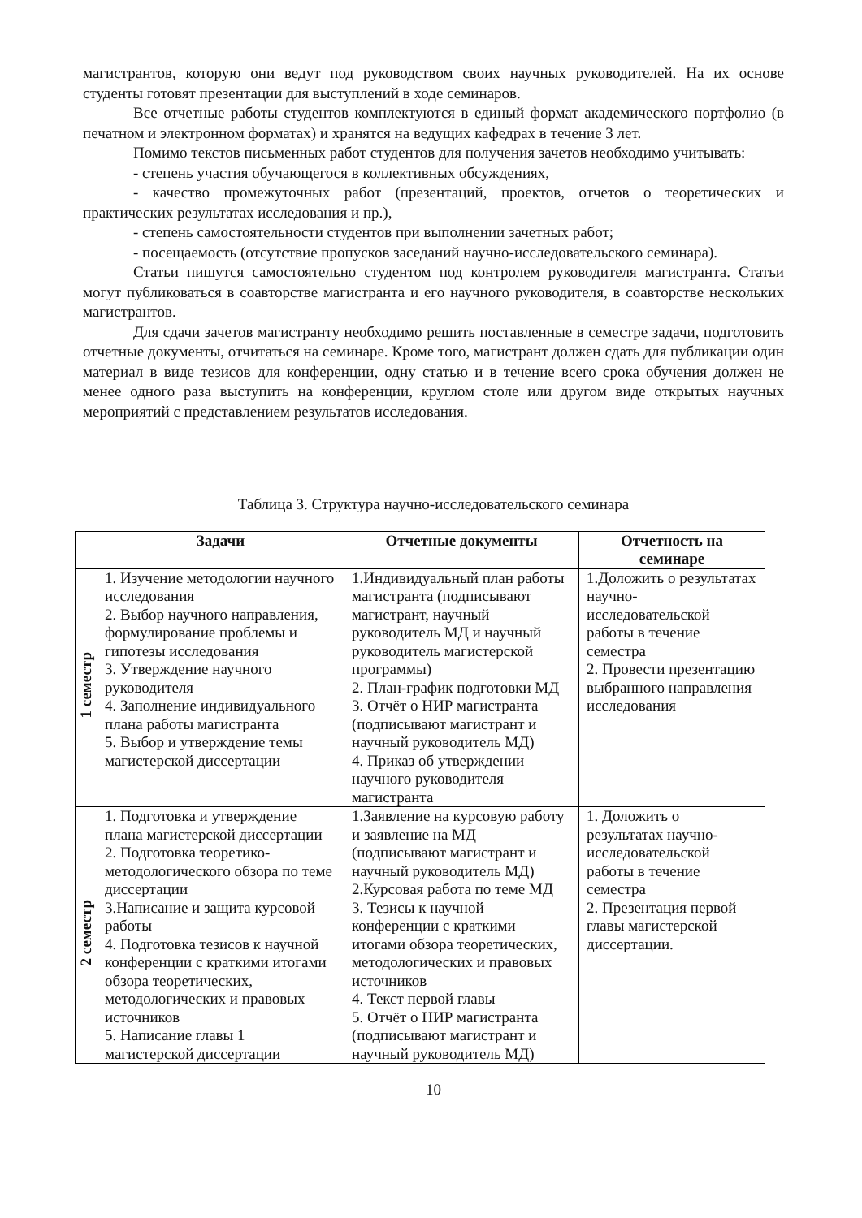магистрантов, которую они ведут под руководством своих научных руководителей. На их основе студенты готовят презентации для выступлений в ходе семинаров.
Все отчетные работы студентов комплектуются в единый формат академического портфолио (в печатном и электронном форматах) и хранятся на ведущих кафедрах в течение 3 лет.
Помимо текстов письменных работ студентов для получения зачетов необходимо учитывать:
- степень участия обучающегося в коллективных обсуждениях,
- качество промежуточных работ (презентаций, проектов, отчетов о теоретических и практических результатах исследования и пр.),
- степень самостоятельности студентов при выполнении зачетных работ;
- посещаемость (отсутствие пропусков заседаний научно-исследовательского семинара).
Статьи пишутся самостоятельно студентом под контролем руководителя магистранта. Статьи могут публиковаться в соавторстве магистранта и его научного руководителя, в соавторстве нескольких магистрантов.
Для сдачи зачетов магистранту необходимо решить поставленные в семестре задачи, подготовить отчетные документы, отчитаться на семинаре. Кроме того, магистрант должен сдать для публикации один материал в виде тезисов для конференции, одну статью и в течение всего срока обучения должен не менее одного раза выступить на конференции, круглом столе или другом виде открытых научных мероприятий с представлением результатов исследования.
Таблица 3. Структура научно-исследовательского семинара
| | Задачи | Отчетные документы | Отчетность на семинаре |
| --- | --- | --- | --- |
| 1 семестр | 1. Изучение методологии научного исследования 2. Выбор научного направления, формулирование проблемы и гипотезы исследования 3. Утверждение научного руководителя 4. Заполнение индивидуального плана работы магистранта 5. Выбор и утверждение темы магистерской диссертации | 1.Индивидуальный план работы магистранта (подписывают магистрант, научный руководитель МД и научный руководитель магистерской программы) 2. План-график подготовки МД 3. Отчёт о НИР магистранта (подписывают магистрант и научный руководитель МД) 4. Приказ об утверждении научного руководителя магистранта | 1.Доложить о результатах научно-исследовательской работы в течение семестра 2. Провести презентацию выбранного направления исследования |
| 2 семестр | 1. Подготовка и утверждение плана магистерской диссертации 2. Подготовка теоретико-методологического обзора по теме диссертации 3.Написание и защита курсовой работы 4. Подготовка тезисов к научной конференции с краткими итогами обзора теоретических, методологических и правовых источников 5. Написание главы 1 магистерской диссертации | 1.Заявление на курсовую работу и заявление на МД (подписывают магистрант и научный руководитель МД) 2.Курсовая работа по теме МД 3. Тезисы к научной конференции с краткими итогами обзора теоретических, методологических и правовых источников 4. Текст первой главы 5. Отчёт о НИР магистранта (подписывают магистрант и научный руководитель МД) | 1. Доложить о результатах научно-исследовательской работы в течение семестра 2. Презентация первой главы магистерской диссертации. |
10